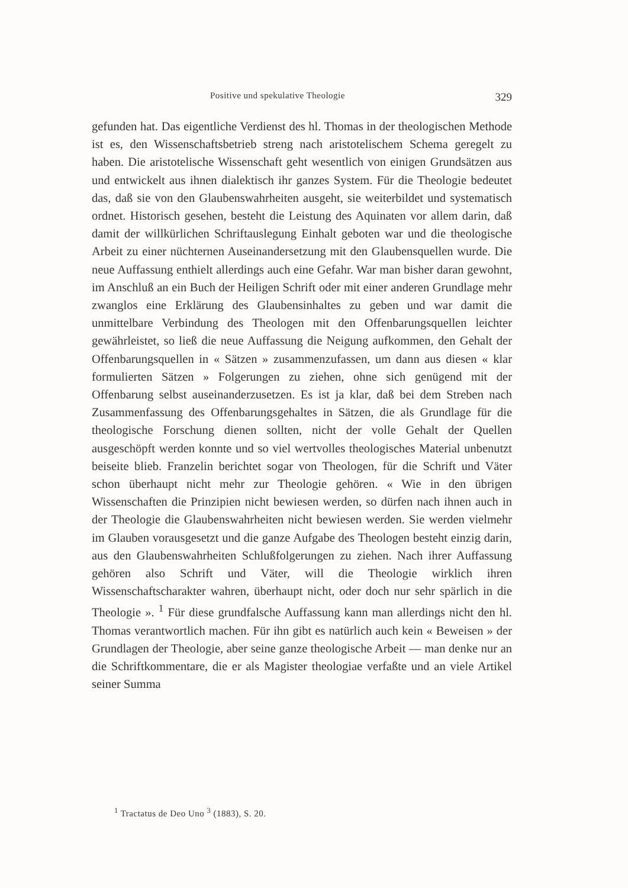Positive und spekulative Theologie 329
gefunden hat. Das eigentliche Verdienst des hl. Thomas in der theologischen Methode ist es, den Wissenschaftsbetrieb streng nach aristotelischem Schema geregelt zu haben. Die aristotelische Wissenschaft geht wesentlich von einigen Grundsätzen aus und entwickelt aus ihnen dialektisch ihr ganzes System. Für die Theologie bedeutet das, daß sie von den Glaubenswahrheiten ausgeht, sie weiterbildet und systematisch ordnet. Historisch gesehen, besteht die Leistung des Aquinaten vor allem darin, daß damit der willkürlichen Schriftauslegung Einhalt geboten war und die theologische Arbeit zu einer nüchternen Auseinandersetzung mit den Glaubensquellen wurde. Die neue Auffassung enthielt allerdings auch eine Gefahr. War man bisher daran gewohnt, im Anschluß an ein Buch der Heiligen Schrift oder mit einer anderen Grundlage mehr zwanglos eine Erklärung des Glaubensinhaltes zu geben und war damit die unmittelbare Verbindung des Theologen mit den Offenbarungsquellen leichter gewährleistet, so ließ die neue Auffassung die Neigung aufkommen, den Gehalt der Offenbarungsquellen in « Sätzen » zusammenzufassen, um dann aus diesen « klar formulierten Sätzen » Folgerungen zu ziehen, ohne sich genügend mit der Offenbarung selbst auseinanderzusetzen. Es ist ja klar, daß bei dem Streben nach Zusammenfassung des Offenbarungsgehaltes in Sätzen, die als Grundlage für die theologische Forschung dienen sollten, nicht der volle Gehalt der Quellen ausgeschöpft werden konnte und so viel wertvolles theologisches Material unbenutzt beiseite blieb. Franzelin berichtet sogar von Theologen, für die Schrift und Väter schon überhaupt nicht mehr zur Theologie gehören. « Wie in den übrigen Wissenschaften die Prinzipien nicht bewiesen werden, so dürfen nach ihnen auch in der Theologie die Glaubenswahrheiten nicht bewiesen werden. Sie werden vielmehr im Glauben vorausgesetzt und die ganze Aufgabe des Theologen besteht einzig darin, aus den Glaubenswahrheiten Schlußfolgerungen zu ziehen. Nach ihrer Auffassung gehören also Schrift und Väter, will die Theologie wirklich ihren Wissenschaftscharakter wahren, überhaupt nicht, oder doch nur sehr spärlich in die Theologie ». <sup>1</sup> Für diese grundfalsche Auffassung kann man allerdings nicht den hl. Thomas verantwortlich machen. Für ihn gibt es natürlich auch kein « Beweisen » der Grundlagen der Theologie, aber seine ganze theologische Arbeit — man denke nur an die Schriftkommentare, die er als Magister theologiae verfaßte und an viele Artikel seiner Summa
<sup>1</sup> Tractatus de Deo Uno <sup>3</sup> (1883), S. 20.